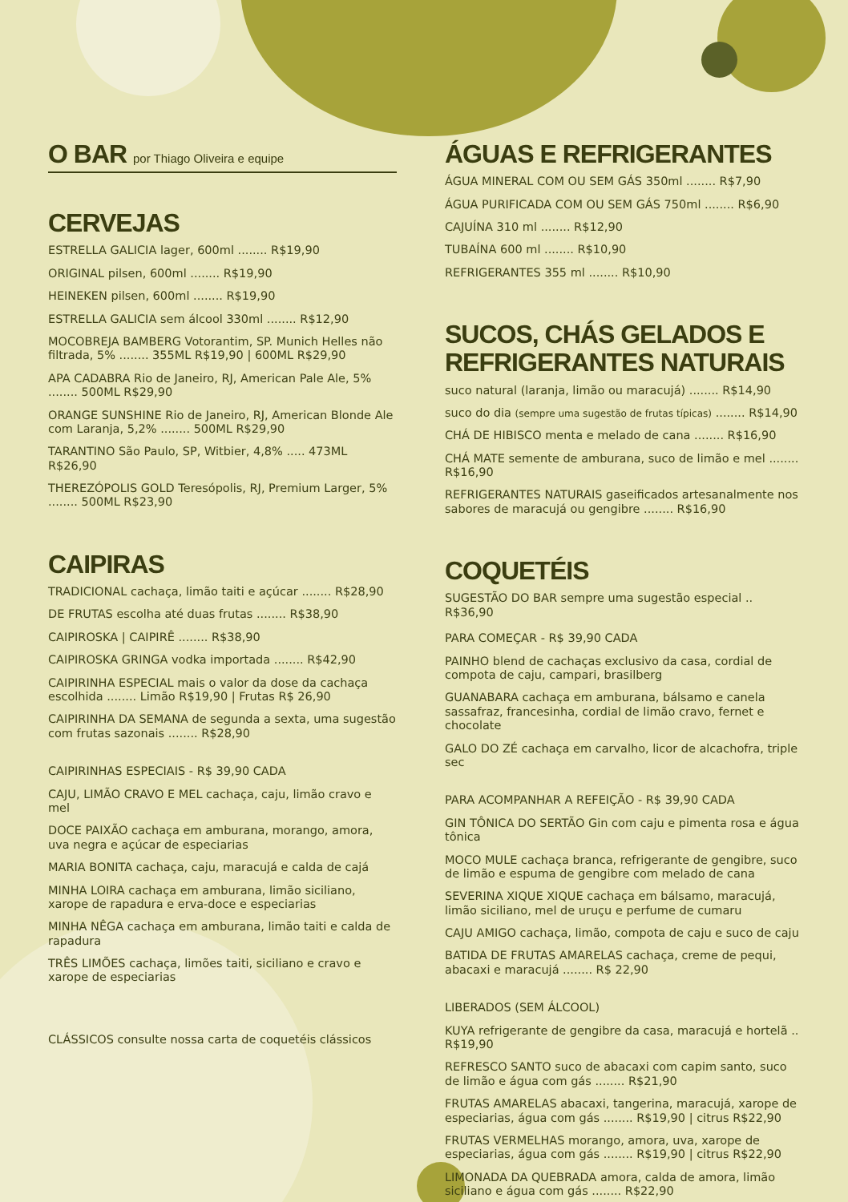O BAR por Thiago Oliveira e equipe
CERVEJAS
ESTRELLA GALICIA lager, 600ml ........ R$19,90
ORIGINAL pilsen, 600ml ........ R$19,90
HEINEKEN pilsen, 600ml ........ R$19,90
ESTRELLA GALICIA sem álcool 330ml ........ R$12,90
MOCOBREJA BAMBERG Votorantim, SP. Munich Helles não filtrada, 5% ........ 355ML R$19,90 | 600ML R$29,90
APA CADABRA Rio de Janeiro, RJ, American Pale Ale, 5% ........ 500ML R$29,90
ORANGE SUNSHINE Rio de Janeiro, RJ, American Blonde Ale com Laranja, 5,2% ........ 500ML R$29,90
TARANTINO São Paulo, SP, Witbier, 4,8% ..... 473ML R$26,90
THEREZÓPOLIS GOLD Teresópolis, RJ, Premium Larger, 5% ........ 500ML R$23,90
CAIPIRAS
TRADICIONAL cachaça, limão taiti e açúcar ........ R$28,90
DE FRUTAS escolha até duas frutas ........ R$38,90
CAIPIROSKA | CAIPIRÊ ........ R$38,90
CAIPIROSKA GRINGA vodka importada ........ R$42,90
CAIPIRINHA ESPECIAL mais o valor da dose da cachaça escolhida ........ Limão R$19,90 | Frutas R$ 26,90
CAIPIRINHA DA SEMANA de segunda a sexta, uma sugestão com frutas sazonais ........ R$28,90
CAIPIRINHAS ESPECIAIS - R$ 39,90 CADA
CAJU, LIMÃO CRAVO E MEL cachaça, caju, limão cravo e mel
DOCE PAIXÃO cachaça em amburana, morango, amora, uva negra e açúcar de especiarias
MARIA BONITA cachaça, caju, maracujá e calda de cajá
MINHA LOIRA cachaça em amburana, limão siciliano, xarope de rapadura e erva-doce e especiarias
MINHA NÊGA cachaça em amburana, limão taiti e calda de rapadura
TRÊS LIMÕES cachaça, limões taiti, siciliano e cravo e xarope de especiarias
CLÁSSICOS consulte nossa carta de coquetéis clássicos
ÁGUAS E REFRIGERANTES
ÁGUA MINERAL COM OU SEM GÁS 350ml ........ R$7,90
ÁGUA PURIFICADA COM OU SEM GÁS 750ml ........ R$6,90
CAJUÍNA 310 ml ........ R$12,90
TUBAÍNA 600 ml ........ R$10,90
REFRIGERANTES 355 ml ........ R$10,90
SUCOS, CHÁS GELADOS E REFRIGERANTES NATURAIS
suco natural (laranja, limão ou maracujá) ........ R$14,90
suco do dia (sempre uma sugestão de frutas típicas) ........ R$14,90
CHÁ DE HIBISCO menta e melado de cana ........ R$16,90
CHÁ MATE semente de amburana, suco de limão e mel ........ R$16,90
REFRIGERANTES NATURAIS gaseificados artesanalmente nos sabores de maracujá ou gengibre ........ R$16,90
COQUETÉIS
SUGESTÃO DO BAR sempre uma sugestão especial .. R$36,90
PARA COMEÇAR - R$ 39,90 CADA
PAINHO blend de cachaças exclusivo da casa, cordial de compota de caju, campari, brasilberg
GUANABARA cachaça em amburana, bálsamo e canela sassafraz, francesinha, cordial de limão cravo, fernet e chocolate
GALO DO ZÉ cachaça em carvalho, licor de alcachofra, triple sec
PARA ACOMPANHAR A REFEIÇÃO - R$ 39,90 CADA
GIN TÔNICA DO SERTÃO Gin com caju e pimenta rosa e água tônica
MOCO MULE cachaça branca, refrigerante de gengibre, suco de limão e espuma de gengibre com melado de cana
SEVERINA XIQUE XIQUE cachaça em bálsamo, maracujá, limão siciliano, mel de uruçu e perfume de cumaru
CAJU AMIGO cachaça, limão, compota de caju e suco de caju
BATIDA DE FRUTAS AMARELAS cachaça, creme de pequi, abacaxi e maracujá ........ R$ 22,90
LIBERADOS (SEM ÁLCOOL)
KUYA refrigerante de gengibre da casa, maracujá e hortelã .. R$19,90
REFRESCO SANTO suco de abacaxi com capim santo, suco de limão e água com gás ........ R$21,90
FRUTAS AMARELAS abacaxi, tangerina, maracujá, xarope de especiarias, água com gás ........ R$19,90 | citrus R$22,90
FRUTAS VERMELHAS morango, amora, uva, xarope de especiarias, água com gás ........ R$19,90 | citrus R$22,90
LIMONADA DA QUEBRADA amora, calda de amora, limão siciliano e água com gás ........ R$22,90